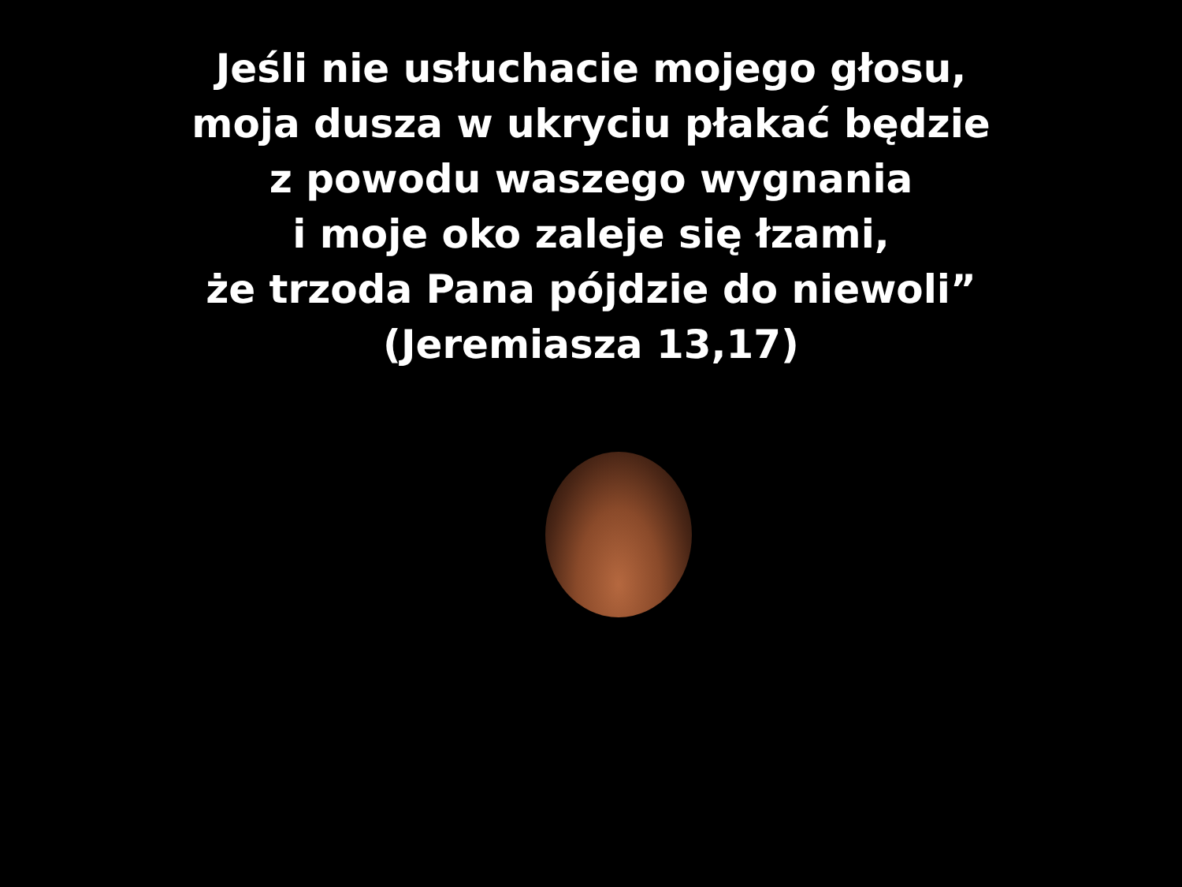Jeśli nie usłuchacie mojego głosu,
moja dusza w ukryciu płakać będzie
z powodu waszego wygnania
i moje oko zaleje się łzami,
że trzoda Pana pójdzie do niewoli”
(Jeremiasza 13,17)